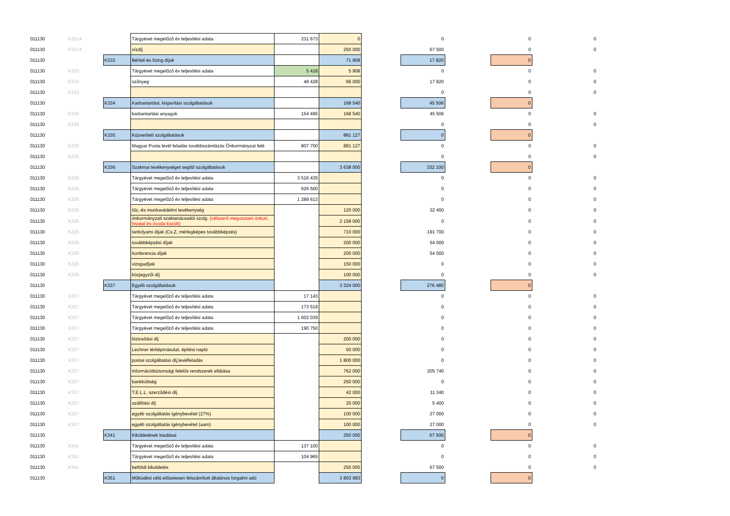| 011130 | K3314 | | Tárgyévet megelőző év teljesítési adata | 231 673 | 0 | | 0 | | 0 | 0 |
| 011130 | K3314 | | vízdíj | | 250 000 | | 67 500 | | 0 | 0 |
| 011130 | | K333 | Bérleti és lízing díjak | | 71 908 | | 17 820 | | 0 | |
| 011130 | K333 | | Tárgyévet megelőző év teljesítési adata | 5 416 | 5 908 | | 0 | | 0 | 0 |
| 011130 | K333 | | szőnyeg | 48 428 | 66 000 | | 17 820 | | 0 | 0 |
| 011130 | K333 | | | | | | 0 | | 0 | 0 |
| 011130 | | K334 | Karbantartási, kisjavítási szolgáltatások | | 168 540 | | 45 506 | | 0 | |
| 011130 | K334 | | karbantartási anyagok | 154 495 | 168 540 | | 45 506 | | 0 | 0 |
| 011130 | K334 | | | | | | 0 | | 0 | 0 |
| 011130 | | K335 | Közvetített szolgáltatások | | 881 127 | | 0 | | 0 | |
| 011130 | K335 | | Magyar Posta levél feladás továbbszámlázás Önkormányzat felé | 807 700 | 881 127 | | 0 | | 0 | 0 |
| 011130 | K335 | | | | | | 0 | | 0 | 0 |
| 011130 | | K336 | Szakmai tevékenységet segítő szolgáltatások | | 3 638 000 | | 332 100 | | 0 | |
| 011130 | K336 | | Tárgyévet megelőző év teljesítési adata | 3 516 435 | | | 0 | | 0 | 0 |
| 011130 | K336 | | Tárgyévet megelőző év teljesítési adata | 626 500 | | | 0 | | 0 | 0 |
| 011130 | K336 | | Tárgyévet megelőző év teljesítési adata | 1 289 613 | | | 0 | | 0 | 0 |
| 011130 | K336 | | tűz,-és munkavédelmi tevékenység | | 120 000 | | 32 400 | | 0 | 0 |
| 011130 | K336 | | önkormányzati szaktanácsadói szolg. (célszerű megosztani önkori, hivatal és óvoda között) | | 2 158 000 | | 0 | | 0 | 0 |
| 011130 | K336 | | tanfolyami díjak (Cs.Z, mérlegképes továbbképzés) | | 710 000 | | 191 700 | | 0 | 0 |
| 011130 | K336 | | továbbképzési díjak | | 200 000 | | 54 000 | | 0 | 0 |
| 011130 | K336 | | konferencia díjak | | 200 000 | | 54 000 | | 0 | 0 |
| 011130 | K336 | | vizsgadíjak | | 150 000 | | 0 | | 0 | 0 |
| 011130 | K336 | | közjegyzői díj | | 100 000 | | 0 | | 0 | 0 |
| 011130 | | K337 | Egyéb szolgáltatások | | 3 324 000 | | 276 480 | | 0 | |
| 011130 | K337 | | Tárgyévet megelőző év teljesítési adata | 17 143 | | | 0 | | 0 | 0 |
| 011130 | K337 | | Tárgyévet megelőző év teljesítési adata | 173 519 | | | 0 | | 0 | 0 |
| 011130 | K337 | | Tárgyévet megelőző év teljesítési adata | 1 602 039 | | | 0 | | 0 | 0 |
| 011130 | K337 | | Tárgyévet megelőző év teljesítési adata | 190 750 | | | 0 | | 0 | 0 |
| 011130 | K337 | | biztosítási díj | | 200 000 | | 0 | | 0 | 0 |
| 011130 | K337 | | Lechner térképmásolat, építési napló | | 50 000 | | 0 | | 0 | 0 |
| 011130 | K337 | | postai szolgáltatási díj,levélfeladás | | 1 800 000 | | 0 | | 0 | 0 |
| 011130 | K337 | | információbiztonsági felelős rendszerek ellátása | | 762 000 | | 205 740 | | 0 | 0 |
| 011130 | K337 | | bankköltség | | 250 000 | | 0 | | 0 | 0 |
| 011130 | K337 | | T.E.L.L. szerződési díj | | 42 000 | | 11 340 | | 0 | 0 |
| 011130 | K337 | | szállítási díj | | 20 000 | | 5 400 | | 0 | 0 |
| 011130 | K337 | | egyéb szolgáltatás igénybevétel (27%) | | 100 000 | | 27 000 | | 0 | 0 |
| 011130 | K337 | | egyéb szolgáltatás igénybevétel (aam) | | 100 000 | | 27 000 | | 0 | 0 |
| 011130 | | K341 | Kiküldetések kiadásai | | 250 000 | | 67 500 | | 0 | |
| 011130 | K341 | | Tárgyévet megelőző év teljesítési adata | 137 100 | | | 0 | | 0 | 0 |
| 011130 | K341 | | Tárgyévet megelőző év teljesítési adata | 104 965 | | | 0 | | 0 | 0 |
| 011130 | K341 | | belföldi kiküldetés | | 250 000 | | 67 500 | | 0 | 0 |
| 011130 | | K351 | Működési célú előzetesen felszámított általános forgalmi adó | | 3 803 993 | | 0 | | 0 | |